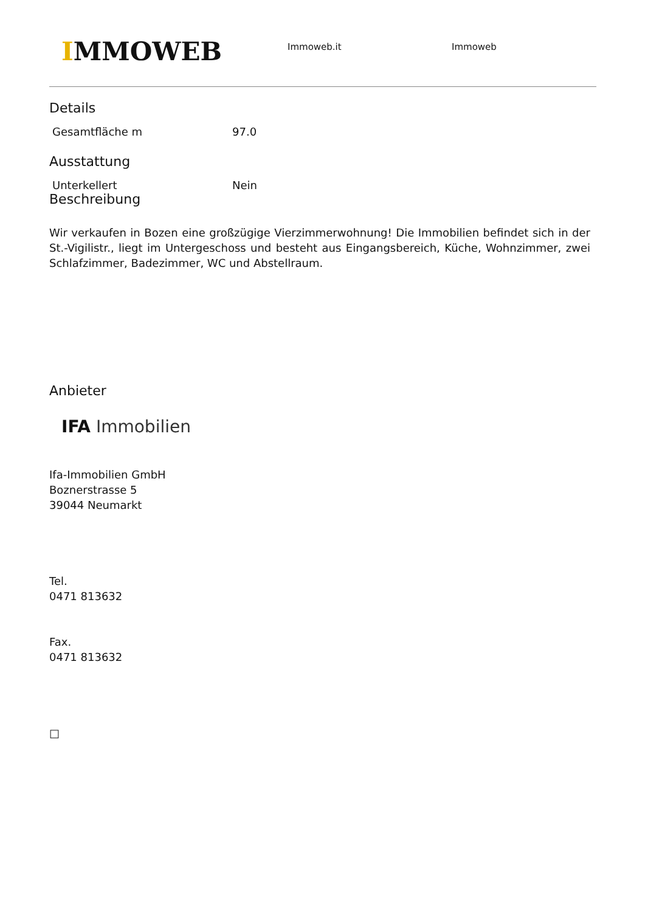IMMOWEB
Immoweb.it Immoweb
Details
| Gesamtfläche m | 97.0 |
Ausstattung
| Unterkellert | Nein |
Beschreibung
Wir verkaufen in Bozen eine großzügige Vierzimmerwohnung! Die Immobilien befindet sich in der St.-Vigilistr., liegt im Untergeschoss und besteht aus Eingangsbereich, Küche, Wohnzimmer, zwei Schlafzimmer, Badezimmer, WC und Abstellraum.
Anbieter
IFA Immobilien
Ifa-Immobilien GmbH
Boznerstrasse 5
39044 Neumarkt
Tel.
0471 813632
Fax.
0471 813632
□